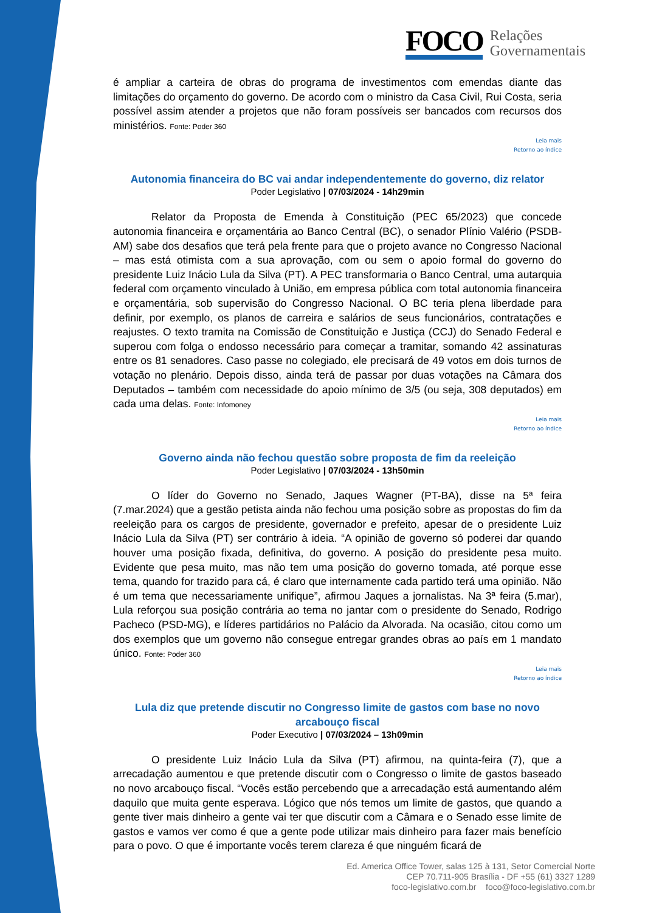FOCO
Relações
Governamentais
é ampliar a carteira de obras do programa de investimentos com emendas diante das limitações do orçamento do governo. De acordo com o ministro da Casa Civil, Rui Costa, seria possível assim atender a projetos que não foram possíveis ser bancados com recursos dos ministérios. Fonte: Poder 360
Leia mais
Retorno ao índice
Autonomia financeira do BC vai andar independentemente do governo, diz relator
Poder Legislativo | 07/03/2024 - 14h29min
Relator da Proposta de Emenda à Constituição (PEC 65/2023) que concede autonomia financeira e orçamentária ao Banco Central (BC), o senador Plínio Valério (PSDB-AM) sabe dos desafios que terá pela frente para que o projeto avance no Congresso Nacional – mas está otimista com a sua aprovação, com ou sem o apoio formal do governo do presidente Luiz Inácio Lula da Silva (PT). A PEC transformaria o Banco Central, uma autarquia federal com orçamento vinculado à União, em empresa pública com total autonomia financeira e orçamentária, sob supervisão do Congresso Nacional. O BC teria plena liberdade para definir, por exemplo, os planos de carreira e salários de seus funcionários, contratações e reajustes. O texto tramita na Comissão de Constituição e Justiça (CCJ) do Senado Federal e superou com folga o endosso necessário para começar a tramitar, somando 42 assinaturas entre os 81 senadores. Caso passe no colegiado, ele precisará de 49 votos em dois turnos de votação no plenário. Depois disso, ainda terá de passar por duas votações na Câmara dos Deputados – também com necessidade do apoio mínimo de 3/5 (ou seja, 308 deputados) em cada uma delas. Fonte: Infomoney
Leia mais
Retorno ao índice
Governo ainda não fechou questão sobre proposta de fim da reeleição
Poder Legislativo | 07/03/2024 - 13h50min
O líder do Governo no Senado, Jaques Wagner (PT-BA), disse na 5ª feira (7.mar.2024) que a gestão petista ainda não fechou uma posição sobre as propostas do fim da reeleição para os cargos de presidente, governador e prefeito, apesar de o presidente Luiz Inácio Lula da Silva (PT) ser contrário à ideia. “A opinião de governo só poderei dar quando houver uma posição fixada, definitiva, do governo. A posição do presidente pesa muito. Evidente que pesa muito, mas não tem uma posição do governo tomada, até porque esse tema, quando for trazido para cá, é claro que internamente cada partido terá uma opinião. Não é um tema que necessariamente unifique”, afirmou Jaques a jornalistas. Na 3ª feira (5.mar), Lula reforçou sua posição contrária ao tema no jantar com o presidente do Senado, Rodrigo Pacheco (PSD-MG), e líderes partidários no Palácio da Alvorada. Na ocasião, citou como um dos exemplos que um governo não consegue entregar grandes obras ao país em 1 mandato único. Fonte: Poder 360
Leia mais
Retorno ao índice
Lula diz que pretende discutir no Congresso limite de gastos com base no novo arcabouço fiscal
Poder Executivo | 07/03/2024 – 13h09min
O presidente Luiz Inácio Lula da Silva (PT) afirmou, na quinta-feira (7), que a arrecadação aumentou e que pretende discutir com o Congresso o limite de gastos baseado no novo arcabouço fiscal. “Vocês estão percebendo que a arrecadação está aumentando além daquilo que muita gente esperava. Lógico que nós temos um limite de gastos, que quando a gente tiver mais dinheiro a gente vai ter que discutir com a Câmara e o Senado esse limite de gastos e vamos ver como é que a gente pode utilizar mais dinheiro para fazer mais benefício para o povo. O que é importante vocês terem clareza é que ninguém ficará de
Ed. America Office Tower, salas 125 à 131, Setor Comercial Norte
CEP 70.711-905 Brasília - DF +55 (61) 3327 1289
foco-legislativo.com.br foco@foco-legislativo.com.br